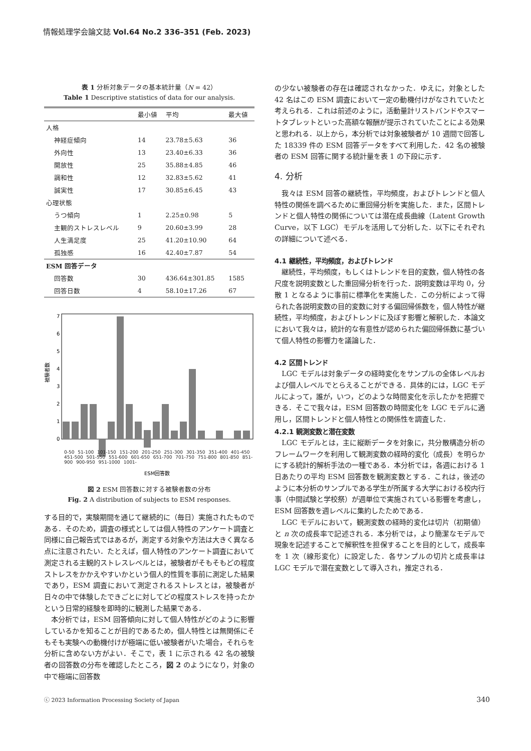情報処理学会論文誌 Vol.64 No.2 336–351 (Feb. 2023)
表 1 分析対象データの基本統計量（N = 42）
Table 1 Descriptive statistics of data for our analysis.
| | 最小値 | 平均 | 最大値 |
| --- | --- | --- | --- |
| 人格 | | | |
| 神経症傾向 | 14 | 23.78±5.63 | 36 |
| 外向性 | 13 | 23.40±6.33 | 36 |
| 開放性 | 25 | 35.88±4.85 | 46 |
| 調和性 | 12 | 32.83±5.62 | 41 |
| 誠実性 | 17 | 30.85±6.45 | 43 |
| 心理状態 | | | |
| うつ傾向 | 1 | 2.25±0.98 | 5 |
| 主観的ストレスレベル | 9 | 20.60±3.99 | 28 |
| 人生満足度 | 25 | 41.20±10.90 | 64 |
| 孤独感 | 16 | 42.40±7.87 | 54 |
| ESM 回答データ | | | |
| 回答数 | 30 | 436.64±301.85 | 1585 |
| 回答日数 | 4 | 58.10±17.26 | 67 |
0
1
2
3
4
5
6
7
被験者数
ESM回答数
0-50 51-100 101-150 151-200 201-250 251-300 301-350 351-400 401-450 451-500 501-550 551-600 601-650 651-700 701-750 751-800 801-850 851-900 900-950 951-1000 1001-
図 2 ESM 回答数に対する被験者数の分布
Fig. 2 A distribution of subjects to ESM responses.
する目的で，実験期間を通じて継続的に（毎日）実施されたものである．そのため，調査の様式としては個人特性のアンケート調査と同様に自己報告式ではあるが，測定する対象や方法は大きく異なる点に注意されたい．たとえば，個人特性のアンケート調査において測定される主観的ストレスレベルとは，被験者がそもそもどの程度ストレスをかかえやすいかという個人的性質を事前に測定した結果であり，ESM 調査において測定されるストレスとは，被験者が日々の中で体験したできごとに対してどの程度ストレスを持ったかという日常的経験を即時的に観測した結果である．
　本分析では，ESM 回答傾向に対して個人特性がどのように影響しているかを知ることが目的であるため，個人特性とは無関係にそもそも実験への動機付けが極端に低い被験者がいた場合，それらを分析に含めない方がよい．そこで，表 1 に示される 42 名の被験者の回答数の分布を確認したところ，図 2 のようになり，対象の中で極端に回答数
の少ない被験者の存在は確認されなかった．ゆえに，対象とした 42 名はこの ESM 調査において一定の動機付けがなされていたと考えられる．これは前述のように，活動量計リストバンドやスマートタブレットといった高額な報酬が提示されていたことによる効果と思われる．以上から，本分析では対象被験者が 10 週間で回答した 18339 件の ESM 回答データをすべて利用した．42 名の被験者の ESM 回答に関する統計量を表 1 の下段に示す．
4. 分析
　我々は ESM 回答の継続性，平均頻度，およびトレンドと個人特性の関係を調べるために重回帰分析を実施した．また，区間トレンドと個人特性の関係については潜在成長曲線（Latent Growth Curve，以下 LGC）モデルを活用して分析した．以下にそれぞれの詳細について述べる．
4.1 継続性，平均頻度，およびトレンド
　継続性，平均頻度，もしくはトレンドを目的変数，個人特性の各尺度を説明変数とした重回帰分析を行った．説明変数は平均 0，分散 1 となるように事前に標準化を実施した．この分析によって得られた各説明変数の目的変数に対する偏回帰係数を，個人特性が継続性，平均頻度，およびトレンドに及ぼす影響と解釈した．本論文において我々は，統計的な有意性が認められた偏回帰係数に基づいて個人特性の影響力を議論した．
4.2 区間トレンド
　LGC モデルは対象データの経時変化をサンプルの全体レベルおよび個人レベルでとらえることができる．具体的には，LGC モデルによって，誰が，いつ，どのような時間変化を示したかを把握できる．そこで我々は，ESM 回答数の時間変化を LGC モデルに適用し，区間トレンドと個人特性との関係性を調査した．
4.2.1 観測変数と潜在変数
　LGC モデルとは，主に縦断データを対象に，共分散構造分析のフレームワークを利用して観測変数の経時的変化（成長）を明らかにする統計的解析手法の一種である．本分析では，各週における 1 日あたりの平均 ESM 回答数を観測変数とする．これは，後述のように本分析のサンプルである学生が所属する大学における校内行事（中間試験と学校祭）が週単位で実施されている影響を考慮し，ESM 回答数を週レベルに集約したためである．
　LGC モデルにおいて，観測変数の経時的変化は切片（初期値）と n 次の成長率で記述される．本分析では，より簡潔なモデルで現象を記述することで解釈性を担保することを目的として，成長率を 1 次（線形変化）に設定した．各サンプルの切片と成長率は LGC モデルで潜在変数として導入され，推定される．
ⓒ 2023 Information Processing Society of Japan 340